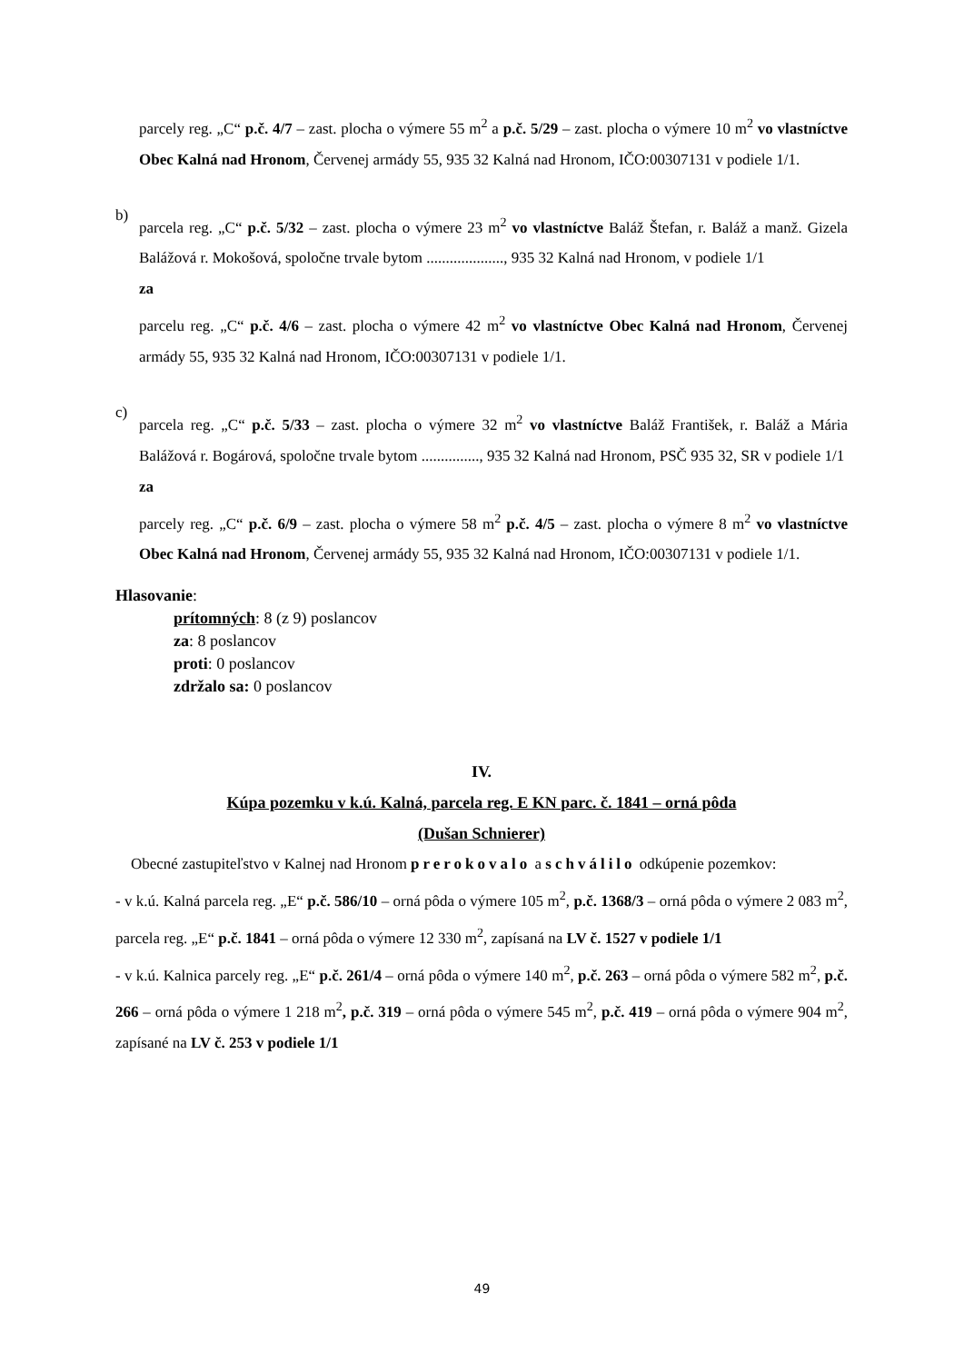parcely reg. „C“ p.č. 4/7 – zast. plocha o výmere 55 m<sup>2</sup> a p.č. 5/29 – zast. plocha o výmere 10 m<sup>2</sup> vo vlastníctve Obec Kalná nad Hronom, Červenej armády 55, 935 32 Kalná nad Hronom, IČO:00307131 v podiele 1/1.
b)
parcela reg. „C“ p.č. 5/32 – zast. plocha o výmere 23 m<sup>2</sup> vo vlastníctve Baláž Štefan, r. Baláž a manž. Gizela Balážová r. Mokošová, spoločne trvale bytom ...................., 935 32 Kalná nad Hronom, v podiele 1/1
za
parcelu reg. „C“ p.č. 4/6 – zast. plocha o výmere 42 m<sup>2</sup> vo vlastníctve Obec Kalná nad Hronom, Červenej armády 55, 935 32 Kalná nad Hronom, IČO:00307131 v podiele 1/1.
c)
parcela reg. „C“ p.č. 5/33 – zast. plocha o výmere 32 m<sup>2</sup> vo vlastníctve Baláž František, r. Baláž a Mária Balážová r. Bogárová, spoločne trvale bytom ..............., 935 32 Kalná nad Hronom, PSČ 935 32, SR v podiele 1/1
za
parcely reg. „C“ p.č. 6/9 – zast. plocha o výmere 58 m<sup>2</sup> p.č. 4/5 – zast. plocha o výmere 8 m<sup>2</sup> vo vlastníctve Obec Kalná nad Hronom, Červenej armády 55, 935 32 Kalná nad Hronom, IČO:00307131 v podiele 1/1.
Hlasovanie:
prítomných: 8 (z 9) poslancov
za: 8 poslancov
proti: 0 poslancov
zdržalo sa: 0 poslancov
IV.
Kúpa pozemku v k.ú. Kalná, parcela reg. E KN parc. č. 1841 – orná pôda
(Dušan Schnierer)
Obecné zastupiteľstvo v Kalnej nad Hronom prerokovalo a schválilo odkúpenie pozemkov:
- v k.ú. Kalná parcela reg. „E“ p.č. 586/10 – orná pôda o výmere 105 m<sup>2</sup>, p.č. 1368/3 – orná pôda o výmere 2 083 m<sup>2</sup>, parcela reg. „E“ p.č. 1841 – orná pôda o výmere 12 330 m<sup>2</sup>, zapísaná na LV č. 1527 v podiele 1/1
- v k.ú. Kalnica parcely reg. „E“ p.č. 261/4 – orná pôda o výmere 140 m<sup>2</sup>, p.č. 263 – orná pôda o výmere 582 m<sup>2</sup>, p.č. 266 – orná pôda o výmere 1 218 m<sup>2</sup>, p.č. 319 – orná pôda o výmere 545 m<sup>2</sup>, p.č. 419 – orná pôda o výmere 904 m<sup>2</sup>, zapísané na LV č. 253 v podiele 1/1
49